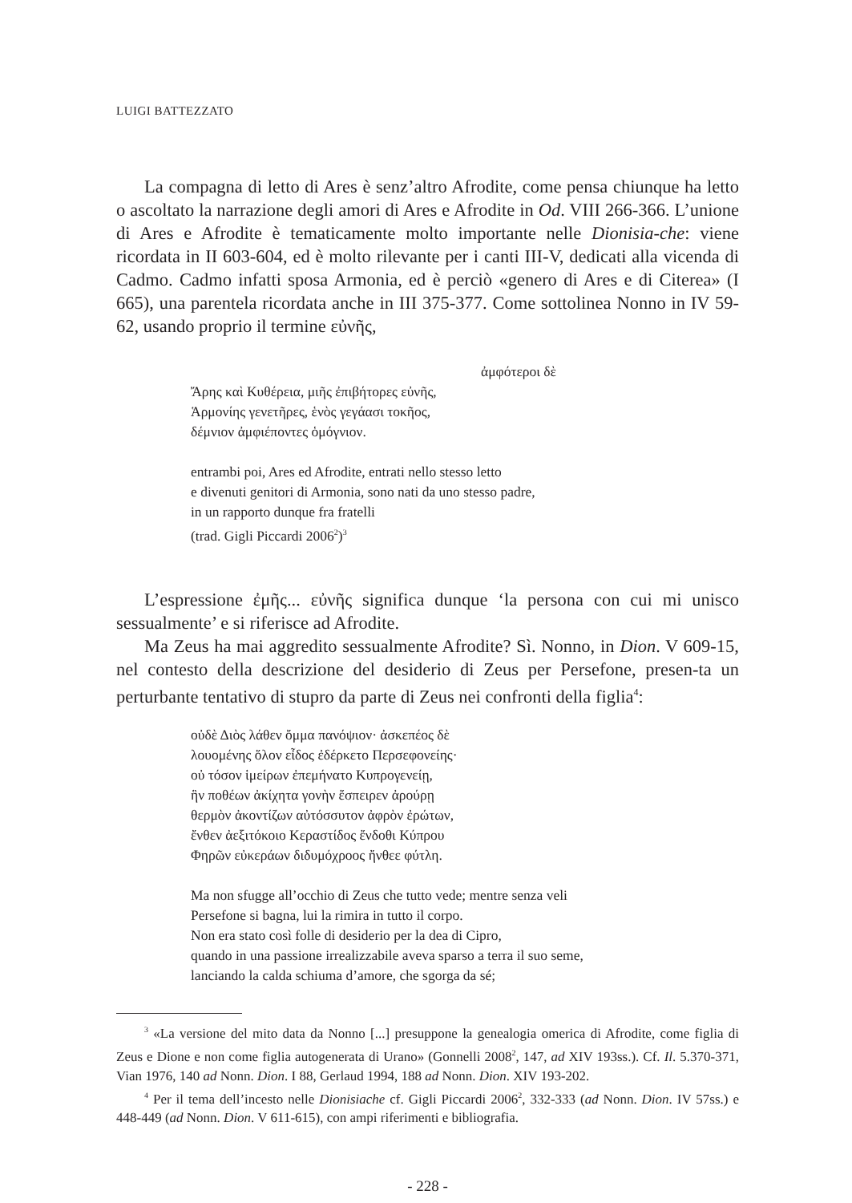LUIGI BATTEZZATO
La compagna di letto di Ares è senz’altro Afrodite, come pensa chiunque ha letto o ascoltato la narrazione degli amori di Ares e Afrodite in Od. VIII 266-366. L’unione di Ares e Afrodite è tematicamente molto importante nelle Dionisia-che: viene ricordata in II 603-604, ed è molto rilevante per i canti III-V, dedicati alla vicenda di Cadmo. Cadmo infatti sposa Armonia, ed è perciò «genero di Ares e di Citerea» (I 665), una parentela ricordata anche in III 375-377. Come sottolinea Nonno in IV 59-62, usando proprio il termine εὐνῆς,
ἀμφότεροι δὲ
Ἄρης καὶ Κυθέρεια, μιῆς ἐπιβήτορες εὐνῆς,
Ἁρμονίης γενετῆρες, ἑνὸς γεγάασι τοκῆος,
δέμνιον ἀμφιέποντες ὁμόγνιον.
entrambi poi, Ares ed Afrodite, entrati nello stesso letto
e divenuti genitori di Armonia, sono nati da uno stesso padre,
in un rapporto dunque fra fratelli
(trad. Gigli Piccardi 2006<sup>2</sup>)<sup>3</sup>
L’espressione ἐμῆς... εὐνῆς significa dunque ‘la persona con cui mi unisco sessualmente’ e si riferisce ad Afrodite.
Ma Zeus ha mai aggredito sessualmente Afrodite? Sì. Nonno, in Dion. V 609-15, nel contesto della descrizione del desiderio di Zeus per Persefone, presen-ta un perturbante tentativo di stupro da parte di Zeus nei confronti della figlia<sup>4</sup>:
οὐδὲ Διὸς λάθεν ὄμμα πανόψιον· ἀσκεπέος δὲ
λουομένης ὅλον εἶδος ἐδέρκετο Περσεφονείης·
οὐ τόσον ἱμείρων ἐπεμήνατο Κυπρογενείῃ,
ἣν ποθέων ἀκίχητα γονὴν ἔσπειρεν ἀρούρῃ
θερμὸν ἀκοντίζων αὐτόσσυτον ἀφρὸν ἐρώτων,
ἔνθεν ἀεξιτόκοιο Κεραστίδος ἔνδοθι Κύπρου
Φηρῶν εὐκεράων διδυμόχροος ἤνθεε φύτλη.
Ma non sfugge all’occhio di Zeus che tutto vede; mentre senza veli
Persefone si bagna, lui la rimira in tutto il corpo.
Non era stato così folle di desiderio per la dea di Cipro,
quando in una passione irrealizzabile aveva sparso a terra il suo seme,
lanciando la calda schiuma d’amore, che sgorga da sé;
<sup>3</sup> «La versione del mito data da Nonno [...] presuppone la genealogia omerica di Afrodite, come figlia di Zeus e Dione e non come figlia autogenerata di Urano» (Gonnelli 2008<sup>2</sup>, 147, ad XIV 193ss.). Cf. Il. 5.370-371, Vian 1976, 140 ad Nonn. Dion. I 88, Gerlaud 1994, 188 ad Nonn. Dion. XIV 193-202.
<sup>4</sup> Per il tema dell’incesto nelle Dionisiache cf. Gigli Piccardi 2006<sup>2</sup>, 332-333 (ad Nonn. Dion. IV 57ss.) e 448-449 (ad Nonn. Dion. V 611-615), con ampi riferimenti e bibliografia.
- 228 -